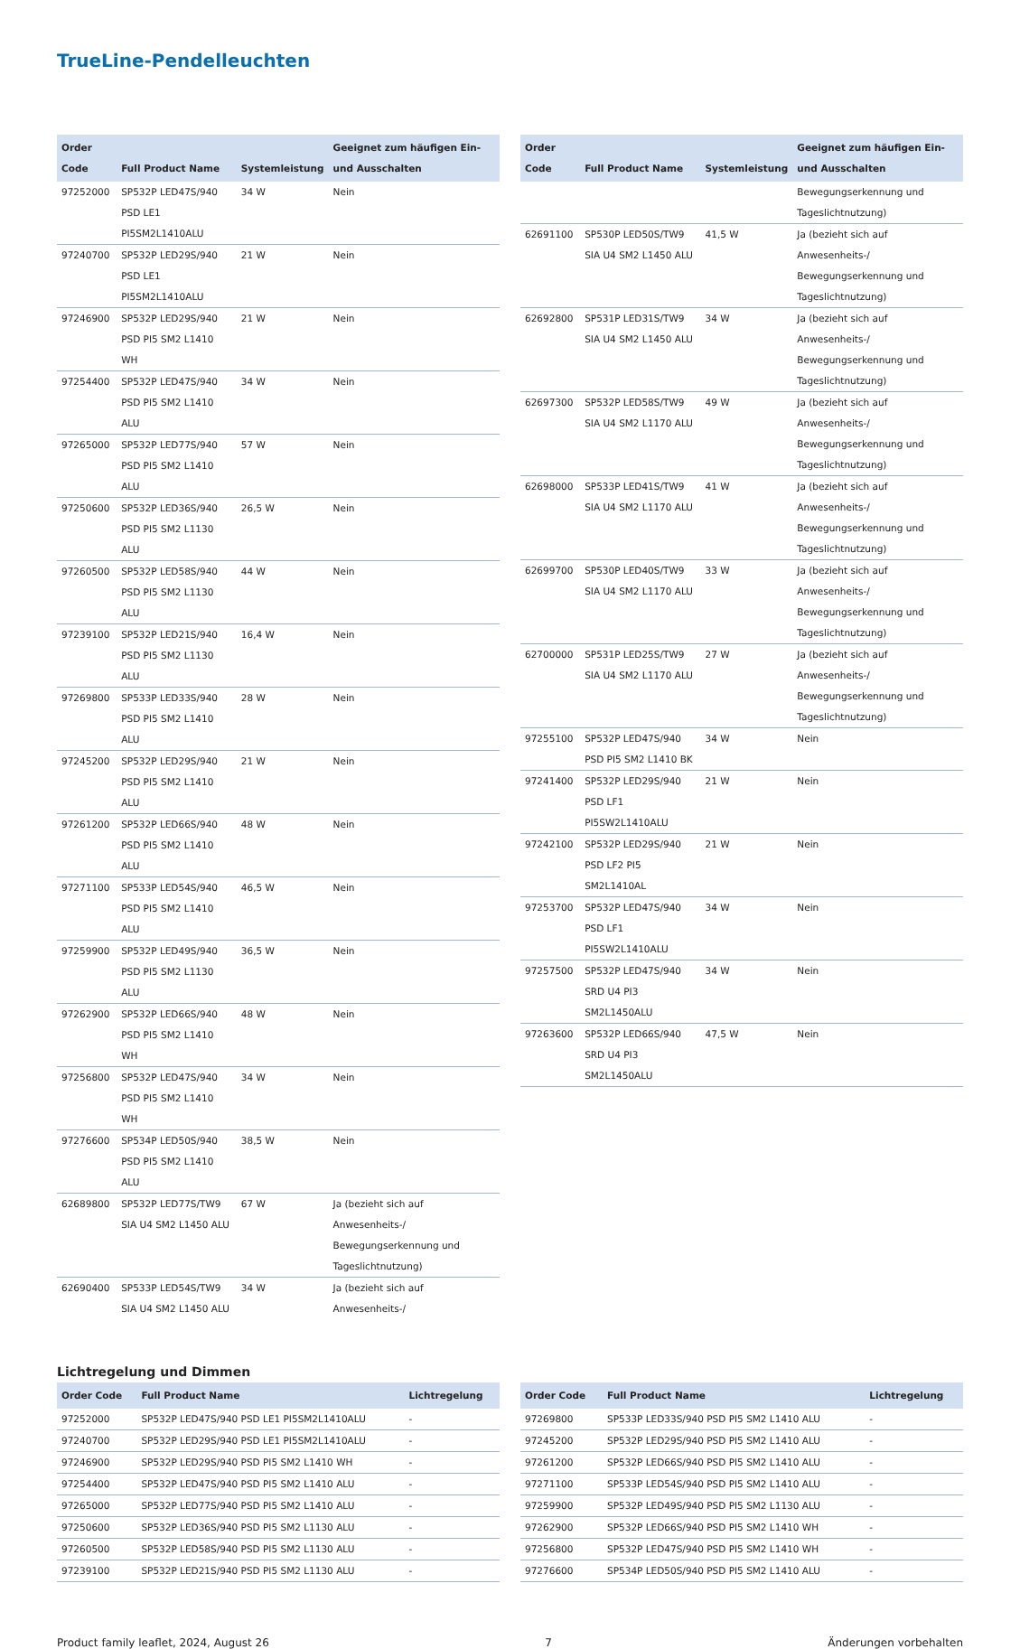TrueLine-Pendelleuchten
| Order Code | Full Product Name | Systemleistung | Geeignet zum häufigen Ein- und Ausschalten |
| --- | --- | --- | --- |
| 97252000 | SP532P LED47S/940 PSD LE1 PI5SM2L1410ALU | 34 W | Nein |
| 97240700 | SP532P LED29S/940 PSD LE1 PI5SM2L1410ALU | 21 W | Nein |
| 97246900 | SP532P LED29S/940 PSD PI5 SM2 L1410 WH | 21 W | Nein |
| 97254400 | SP532P LED47S/940 PSD PI5 SM2 L1410 ALU | 34 W | Nein |
| 97265000 | SP532P LED77S/940 PSD PI5 SM2 L1410 ALU | 57 W | Nein |
| 97250600 | SP532P LED36S/940 PSD PI5 SM2 L1130 ALU | 26,5 W | Nein |
| 97260500 | SP532P LED58S/940 PSD PI5 SM2 L1130 ALU | 44 W | Nein |
| 97239100 | SP532P LED21S/940 PSD PI5 SM2 L1130 ALU | 16,4 W | Nein |
| 97269800 | SP533P LED33S/940 PSD PI5 SM2 L1410 ALU | 28 W | Nein |
| 97245200 | SP532P LED29S/940 PSD PI5 SM2 L1410 ALU | 21 W | Nein |
| 97261200 | SP532P LED66S/940 PSD PI5 SM2 L1410 ALU | 48 W | Nein |
| 97271100 | SP533P LED54S/940 PSD PI5 SM2 L1410 ALU | 46,5 W | Nein |
| 97259900 | SP532P LED49S/940 PSD PI5 SM2 L1130 ALU | 36,5 W | Nein |
| 97262900 | SP532P LED66S/940 PSD PI5 SM2 L1410 WH | 48 W | Nein |
| 97256800 | SP532P LED47S/940 PSD PI5 SM2 L1410 WH | 34 W | Nein |
| 97276600 | SP534P LED50S/940 PSD PI5 SM2 L1410 ALU | 38,5 W | Nein |
| 62689800 | SP532P LED77S/TW9 SIA U4 SM2 L1450 ALU | 67 W | Ja (bezieht sich auf Anwesenheits-/ Bewegungserkennung und Tageslichtnutzung) |
| 62690400 | SP533P LED54S/TW9 SIA U4 SM2 L1450 ALU | 34 W | Ja (bezieht sich auf Anwesenheits-/ |
| Order Code | Full Product Name | Systemleistung | Geeignet zum häufigen Ein- und Ausschalten |
| --- | --- | --- | --- |
| | | | Bewegungserkennung und Tageslichtnutzung) |
| 62691100 | SP530P LED50S/TW9 SIA U4 SM2 L1450 ALU | 41,5 W | Ja (bezieht sich auf Anwesenheits-/ Bewegungserkennung und Tageslichtnutzung) |
| 62692800 | SP531P LED31S/TW9 SIA U4 SM2 L1450 ALU | 34 W | Ja (bezieht sich auf Anwesenheits-/ Bewegungserkennung und Tageslichtnutzung) |
| 62697300 | SP532P LED58S/TW9 SIA U4 SM2 L1170 ALU | 49 W | Ja (bezieht sich auf Anwesenheits-/ Bewegungserkennung und Tageslichtnutzung) |
| 62698000 | SP533P LED41S/TW9 SIA U4 SM2 L1170 ALU | 41 W | Ja (bezieht sich auf Anwesenheits-/ Bewegungserkennung und Tageslichtnutzung) |
| 62699700 | SP530P LED40S/TW9 SIA U4 SM2 L1170 ALU | 33 W | Ja (bezieht sich auf Anwesenheits-/ Bewegungserkennung und Tageslichtnutzung) |
| 62700000 | SP531P LED25S/TW9 SIA U4 SM2 L1170 ALU | 27 W | Ja (bezieht sich auf Anwesenheits-/ Bewegungserkennung und Tageslichtnutzung) |
| 97255100 | SP532P LED47S/940 PSD PI5 SM2 L1410 BK | 34 W | Nein |
| 97241400 | SP532P LED29S/940 PSD LF1 PI5SW2L1410ALU | 21 W | Nein |
| 97242100 | SP532P LED29S/940 PSD LF2 PI5 SM2L1410AL | 21 W | Nein |
| 97253700 | SP532P LED47S/940 PSD LF1 PI5SW2L1410ALU | 34 W | Nein |
| 97257500 | SP532P LED47S/940 SRD U4 PI3 SM2L1450ALU | 34 W | Nein |
| 97263600 | SP532P LED66S/940 SRD U4 PI3 SM2L1450ALU | 47,5 W | Nein |
Lichtregelung und Dimmen
| Order Code | Full Product Name | Lichtregelung |
| --- | --- | --- |
| 97252000 | SP532P LED47S/940 PSD LE1 PI5SM2L1410ALU | - |
| 97240700 | SP532P LED29S/940 PSD LE1 PI5SM2L1410ALU | - |
| 97246900 | SP532P LED29S/940 PSD PI5 SM2 L1410 WH | - |
| 97254400 | SP532P LED47S/940 PSD PI5 SM2 L1410 ALU | - |
| 97265000 | SP532P LED77S/940 PSD PI5 SM2 L1410 ALU | - |
| 97250600 | SP532P LED36S/940 PSD PI5 SM2 L1130 ALU | - |
| 97260500 | SP532P LED58S/940 PSD PI5 SM2 L1130 ALU | - |
| 97239100 | SP532P LED21S/940 PSD PI5 SM2 L1130 ALU | - |
| Order Code | Full Product Name | Lichtregelung |
| --- | --- | --- |
| 97269800 | SP533P LED33S/940 PSD PI5 SM2 L1410 ALU | - |
| 97245200 | SP532P LED29S/940 PSD PI5 SM2 L1410 ALU | - |
| 97261200 | SP532P LED66S/940 PSD PI5 SM2 L1410 ALU | - |
| 97271100 | SP533P LED54S/940 PSD PI5 SM2 L1410 ALU | - |
| 97259900 | SP532P LED49S/940 PSD PI5 SM2 L1130 ALU | - |
| 97262900 | SP532P LED66S/940 PSD PI5 SM2 L1410 WH | - |
| 97256800 | SP532P LED47S/940 PSD PI5 SM2 L1410 WH | - |
| 97276600 | SP534P LED50S/940 PSD PI5 SM2 L1410 ALU | - |
Product family leaflet, 2024, August 26 7 Änderungen vorbehalten